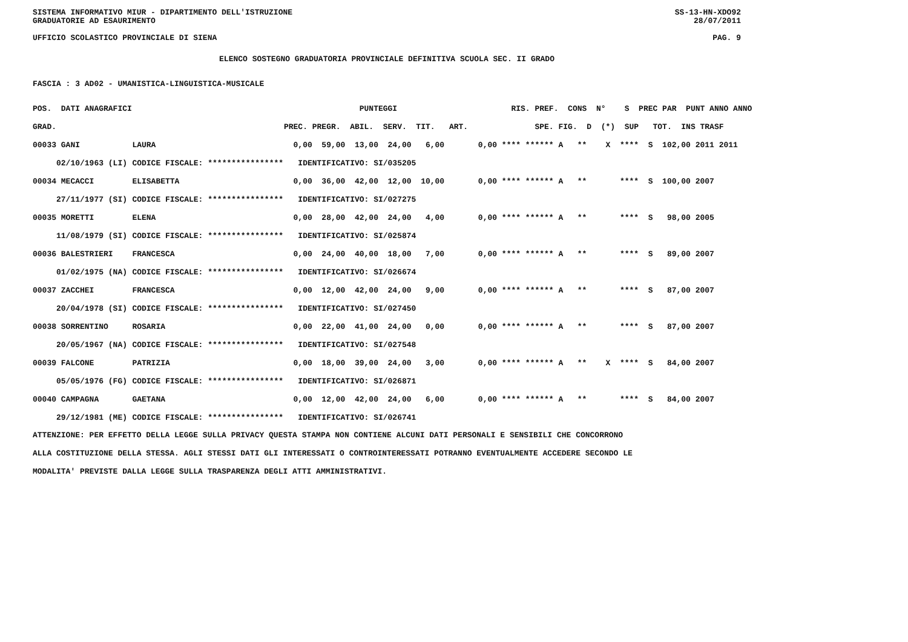SISTEMA INFORMATIVO MIUR - DIPARTIMENTO DELL'ISTRUZIONE SS-13-HN-XDO92
GRADUATORIE AD ESAURIMENTO 28/07/2011
UFFICIO SCOLASTICO PROVINCIALE DI SIENA PAG. 9
ELENCO SOSTEGNO GRADUATORIA PROVINCIALE DEFINITIVA SCUOLA SEC. II GRADO
FASCIA : 3 AD02 - UMANISTICA-LINGUISTICA-MUSICALE
| POS. DATI ANAGRAFICI | | PUNTEGGI | RIS. PREF. CONS N° S PREC PAR PUNT ANNO ANNO |
| --- | --- | --- | --- |
| GRAD. | | PREC. PREGR. ABIL. SERV. TIT. ART. | SPE. FIG. D (*) SUP TOT. INS TRASF |
| 00033 GANI | LAURA | 0,00 59,00 13,00 24,00 6,00 | 0,00 **** ****** A ** X **** S 102,00 2011 2011 |
| 02/10/1963 (LI) | CODICE FISCALE: **************** | IDENTIFICATIVO: SI/035205 | |
| 00034 MECACCI | ELISABETTA | 0,00 36,00 42,00 12,00 10,00 | 0,00 **** ****** A ** **** S 100,00 2007 |
| 27/11/1977 (SI) | CODICE FISCALE: **************** | IDENTIFICATIVO: SI/027275 | |
| 00035 MORETTI | ELENA | 0,00 28,00 42,00 24,00 4,00 | 0,00 **** ****** A ** **** S 98,00 2005 |
| 11/08/1979 (SI) | CODICE FISCALE: **************** | IDENTIFICATIVO: SI/025874 | |
| 00036 BALESTRIERI | FRANCESCA | 0,00 24,00 40,00 18,00 7,00 | 0,00 **** ****** A ** **** S 89,00 2007 |
| 01/02/1975 (NA) | CODICE FISCALE: **************** | IDENTIFICATIVO: SI/026674 | |
| 00037 ZACCHEI | FRANCESCA | 0,00 12,00 42,00 24,00 9,00 | 0,00 **** ****** A ** **** S 87,00 2007 |
| 20/04/1978 (SI) | CODICE FISCALE: **************** | IDENTIFICATIVO: SI/027450 | |
| 00038 SORRENTINO | ROSARIA | 0,00 22,00 41,00 24,00 0,00 | 0,00 **** ****** A ** **** S 87,00 2007 |
| 20/05/1967 (NA) | CODICE FISCALE: **************** | IDENTIFICATIVO: SI/027548 | |
| 00039 FALCONE | PATRIZIA | 0,00 18,00 39,00 24,00 3,00 | 0,00 **** ****** A ** X **** S 84,00 2007 |
| 05/05/1976 (FG) | CODICE FISCALE: **************** | IDENTIFICATIVO: SI/026871 | |
| 00040 CAMPAGNA | GAETANA | 0,00 12,00 42,00 24,00 6,00 | 0,00 **** ****** A ** **** S 84,00 2007 |
| 29/12/1981 (ME) | CODICE FISCALE: **************** | IDENTIFICATIVO: SI/026741 | |
ATTENZIONE: PER EFFETTO DELLA LEGGE SULLA PRIVACY QUESTA STAMPA NON CONTIENE ALCUNI DATI PERSONALI E SENSIBILI CHE CONCORRONO
ALLA COSTITUZIONE DELLA STESSA. AGLI STESSI DATI GLI INTERESSATI O CONTROINTERESSATI POTRANNO EVENTUALMENTE ACCEDERE SECONDO LE
MODALITA' PREVISTE DALLA LEGGE SULLA TRASPARENZA DEGLI ATTI AMMINISTRATIVI.